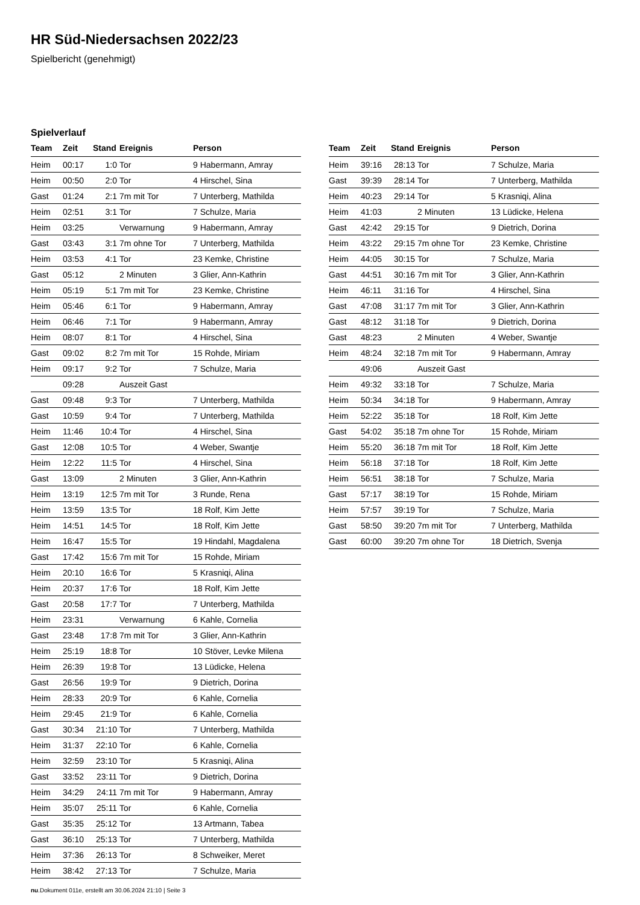HR Süd-Niedersachsen 2022/23
Spielbericht (genehmigt)
Spielverlauf
| Team | Zeit | Stand | Ereignis | Person |
| --- | --- | --- | --- | --- |
| Heim | 00:17 | 1:0 | Tor | 9 Habermann, Amray |
| Heim | 00:50 | 2:0 | Tor | 4 Hirschel, Sina |
| Gast | 01:24 | 2:1 | 7m mit Tor | 7 Unterberg, Mathilda |
| Heim | 02:51 | 3:1 | Tor | 7 Schulze, Maria |
| Heim | 03:25 | | Verwarnung | 9 Habermann, Amray |
| Gast | 03:43 | 3:1 | 7m ohne Tor | 7 Unterberg, Mathilda |
| Heim | 03:53 | 4:1 | Tor | 23 Kemke, Christine |
| Gast | 05:12 | | 2 Minuten | 3 Glier, Ann-Kathrin |
| Heim | 05:19 | 5:1 | 7m mit Tor | 23 Kemke, Christine |
| Heim | 05:46 | 6:1 | Tor | 9 Habermann, Amray |
| Heim | 06:46 | 7:1 | Tor | 9 Habermann, Amray |
| Heim | 08:07 | 8:1 | Tor | 4 Hirschel, Sina |
| Gast | 09:02 | 8:2 | 7m mit Tor | 15 Rohde, Miriam |
| Heim | 09:17 | 9:2 | Tor | 7 Schulze, Maria |
| | 09:28 | | Auszeit Gast | |
| Gast | 09:48 | 9:3 | Tor | 7 Unterberg, Mathilda |
| Gast | 10:59 | 9:4 | Tor | 7 Unterberg, Mathilda |
| Heim | 11:46 | 10:4 | Tor | 4 Hirschel, Sina |
| Gast | 12:08 | 10:5 | Tor | 4 Weber, Swantje |
| Heim | 12:22 | 11:5 | Tor | 4 Hirschel, Sina |
| Gast | 13:09 | | 2 Minuten | 3 Glier, Ann-Kathrin |
| Heim | 13:19 | 12:5 | 7m mit Tor | 3 Runde, Rena |
| Heim | 13:59 | 13:5 | Tor | 18 Rolf, Kim Jette |
| Heim | 14:51 | 14:5 | Tor | 18 Rolf, Kim Jette |
| Heim | 16:47 | 15:5 | Tor | 19 Hindahl, Magdalena |
| Gast | 17:42 | 15:6 | 7m mit Tor | 15 Rohde, Miriam |
| Heim | 20:10 | 16:6 | Tor | 5 Krasniqi, Alina |
| Heim | 20:37 | 17:6 | Tor | 18 Rolf, Kim Jette |
| Gast | 20:58 | 17:7 | Tor | 7 Unterberg, Mathilda |
| Heim | 23:31 | | Verwarnung | 6 Kahle, Cornelia |
| Gast | 23:48 | 17:8 | 7m mit Tor | 3 Glier, Ann-Kathrin |
| Heim | 25:19 | 18:8 | Tor | 10 Stöver, Levke Milena |
| Heim | 26:39 | 19:8 | Tor | 13 Lüdicke, Helena |
| Gast | 26:56 | 19:9 | Tor | 9 Dietrich, Dorina |
| Heim | 28:33 | 20:9 | Tor | 6 Kahle, Cornelia |
| Heim | 29:45 | 21:9 | Tor | 6 Kahle, Cornelia |
| Gast | 30:34 | 21:10 | Tor | 7 Unterberg, Mathilda |
| Heim | 31:37 | 22:10 | Tor | 6 Kahle, Cornelia |
| Heim | 32:59 | 23:10 | Tor | 5 Krasniqi, Alina |
| Gast | 33:52 | 23:11 | Tor | 9 Dietrich, Dorina |
| Heim | 34:29 | 24:11 | 7m mit Tor | 9 Habermann, Amray |
| Heim | 35:07 | 25:11 | Tor | 6 Kahle, Cornelia |
| Gast | 35:35 | 25:12 | Tor | 13 Artmann, Tabea |
| Gast | 36:10 | 25:13 | Tor | 7 Unterberg, Mathilda |
| Heim | 37:36 | 26:13 | Tor | 8 Schweiker, Meret |
| Heim | 38:42 | 27:13 | Tor | 7 Schulze, Maria |
| Team | Zeit | Stand | Ereignis | Person |
| --- | --- | --- | --- | --- |
| Heim | 39:16 | 28:13 | Tor | 7 Schulze, Maria |
| Gast | 39:39 | 28:14 | Tor | 7 Unterberg, Mathilda |
| Heim | 40:23 | 29:14 | Tor | 5 Krasniqi, Alina |
| Heim | 41:03 | | 2 Minuten | 13 Lüdicke, Helena |
| Gast | 42:42 | 29:15 | Tor | 9 Dietrich, Dorina |
| Heim | 43:22 | 29:15 | 7m ohne Tor | 23 Kemke, Christine |
| Heim | 44:05 | 30:15 | Tor | 7 Schulze, Maria |
| Gast | 44:51 | 30:16 | 7m mit Tor | 3 Glier, Ann-Kathrin |
| Heim | 46:11 | 31:16 | Tor | 4 Hirschel, Sina |
| Gast | 47:08 | 31:17 | 7m mit Tor | 3 Glier, Ann-Kathrin |
| Gast | 48:12 | 31:18 | Tor | 9 Dietrich, Dorina |
| Gast | 48:23 | | 2 Minuten | 4 Weber, Swantje |
| Heim | 48:24 | 32:18 | 7m mit Tor | 9 Habermann, Amray |
| | 49:06 | | Auszeit Gast | |
| Heim | 49:32 | 33:18 | Tor | 7 Schulze, Maria |
| Heim | 50:34 | 34:18 | Tor | 9 Habermann, Amray |
| Heim | 52:22 | 35:18 | Tor | 18 Rolf, Kim Jette |
| Gast | 54:02 | 35:18 | 7m ohne Tor | 15 Rohde, Miriam |
| Heim | 55:20 | 36:18 | 7m mit Tor | 18 Rolf, Kim Jette |
| Heim | 56:18 | 37:18 | Tor | 18 Rolf, Kim Jette |
| Heim | 56:51 | 38:18 | Tor | 7 Schulze, Maria |
| Gast | 57:17 | 38:19 | Tor | 15 Rohde, Miriam |
| Heim | 57:57 | 39:19 | Tor | 7 Schulze, Maria |
| Gast | 58:50 | 39:20 | 7m mit Tor | 7 Unterberg, Mathilda |
| Gast | 60:00 | 39:20 | 7m ohne Tor | 18 Dietrich, Svenja |
nu.Dokument 011e, erstellt am 30.06.2024 21:10 | Seite 3